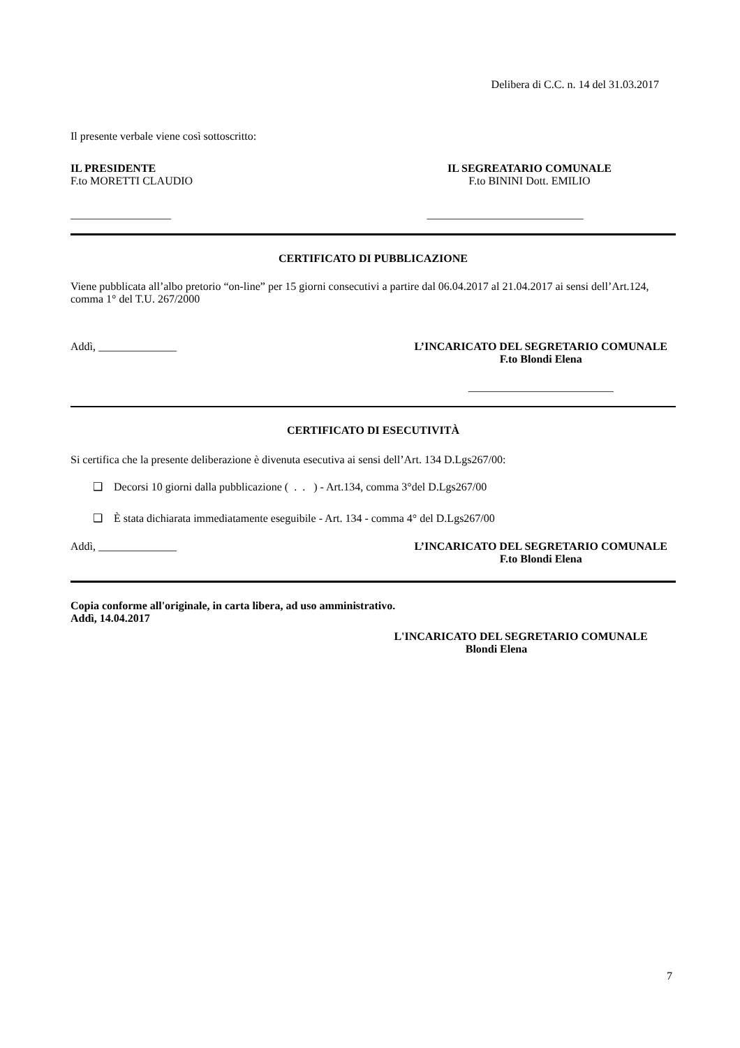Delibera di C.C. n. 14 del 31.03.2017
Il presente verbale viene così sottoscritto:
IL PRESIDENTE
F.to MORETTI CLAUDIO
__________________
IL SEGREATARIO COMUNALE
F.to BININI Dott. EMILIO
____________________________
CERTIFICATO DI PUBBLICAZIONE
Viene pubblicata all’albo pretorio “on-line” per 15 giorni consecutivi a partire dal 06.04.2017 al 21.04.2017 ai sensi dell’Art.124, comma 1° del T.U. 267/2000
Addì, ______________ L’INCARICATO DEL SEGRETARIO COMUNALE
F.to Blondi Elena
__________________________
CERTIFICATO DI ESECUTIVITÀ
Si certifica che la presente deliberazione è divenuta esecutiva ai sensi dell’Art. 134 D.Lgs267/00:
❑ Decorsi 10 giorni dalla pubblicazione ( . . ) - Art.134, comma 3°del D.Lgs267/00
❑ È stata dichiarata immediatamente eseguibile - Art. 134 - comma 4° del D.Lgs267/00
Addì, ______________ L’INCARICATO DEL SEGRETARIO COMUNALE
F.to Blondi Elena
Copia conforme all'originale, in carta libera, ad uso amministrativo.
Addì, 14.04.2017
L'INCARICATO DEL SEGRETARIO COMUNALE
Blondi Elena
7